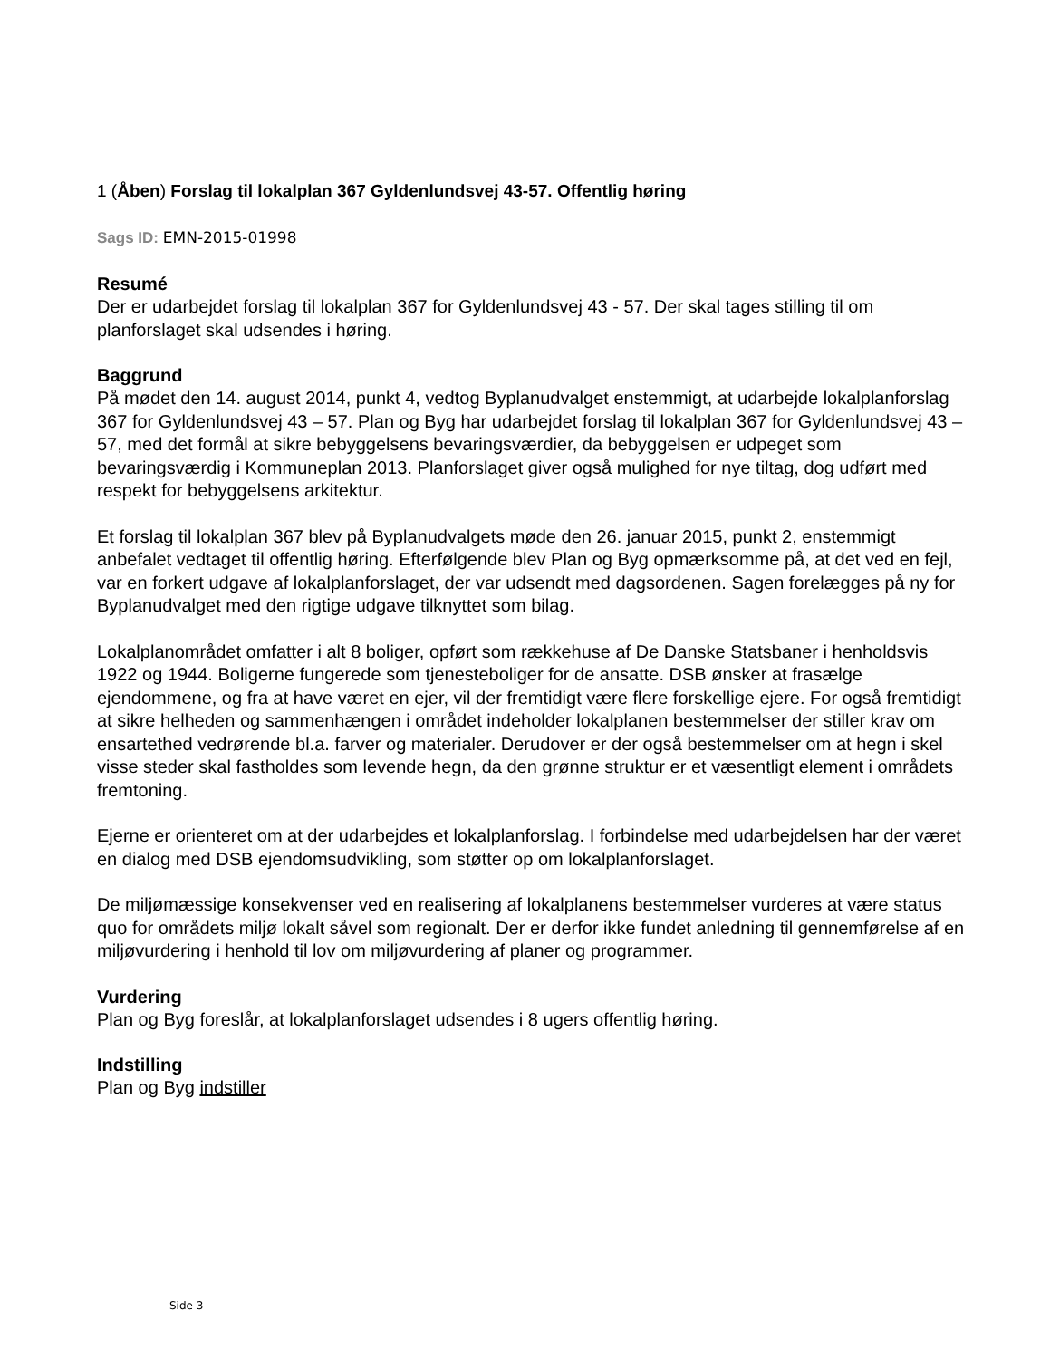1 (Åben) Forslag til lokalplan 367 Gyldenlundsvej 43-57. Offentlig høring
Sags ID: EMN-2015-01998
Resumé
Der er udarbejdet forslag til lokalplan 367 for Gyldenlundsvej 43 - 57. Der skal tages stilling til om planforslaget skal udsendes i høring.
Baggrund
På mødet den 14. august 2014, punkt 4, vedtog Byplanudvalget enstemmigt, at udarbejde lokalplanforslag 367 for Gyldenlundsvej 43 – 57. Plan og Byg har udarbejdet forslag til lokalplan 367 for Gyldenlundsvej 43 – 57, med det formål at sikre bebyggelsens bevaringsværdier, da bebyggelsen er udpeget som bevaringsværdig i Kommuneplan 2013. Planforslaget giver også mulighed for nye tiltag, dog udført med respekt for bebyggelsens arkitektur.
Et forslag til lokalplan 367 blev på Byplanudvalgets møde den 26. januar 2015, punkt 2, enstemmigt anbefalet vedtaget til offentlig høring. Efterfølgende blev Plan og Byg opmærksomme på, at det ved en fejl, var en forkert udgave af lokalplanforslaget, der var udsendt med dagsordenen. Sagen forelægges på ny for Byplanudvalget med den rigtige udgave tilknyttet som bilag.
Lokalplanområdet omfatter i alt 8 boliger, opført som rækkehuse af De Danske Statsbaner i henholdsvis 1922 og 1944. Boligerne fungerede som tjenesteboliger for de ansatte. DSB ønsker at frasælge ejendommene, og fra at have været en ejer, vil der fremtidigt være flere forskellige ejere. For også fremtidigt at sikre helheden og sammenhængen i området indeholder lokalplanen bestemmelser der stiller krav om ensartethed vedrørende bl.a. farver og materialer. Derudover er der også bestemmelser om at hegn i skel visse steder skal fastholdes som levende hegn, da den grønne struktur er et væsentligt element i områdets fremtoning.
Ejerne er orienteret om at der udarbejdes et lokalplanforslag. I forbindelse med udarbejdelsen har der været en dialog med DSB ejendomsudvikling, som støtter op om lokalplanforslaget.
De miljømæssige konsekvenser ved en realisering af lokalplanens bestemmelser vurderes at være status quo for områdets miljø lokalt såvel som regionalt. Der er derfor ikke fundet anledning til gennemførelse af en miljøvurdering i henhold til lov om miljøvurdering af planer og programmer.
Vurdering
Plan og Byg foreslår, at lokalplanforslaget udsendes i 8 ugers offentlig høring.
Indstilling
Plan og Byg indstiller
Side 3